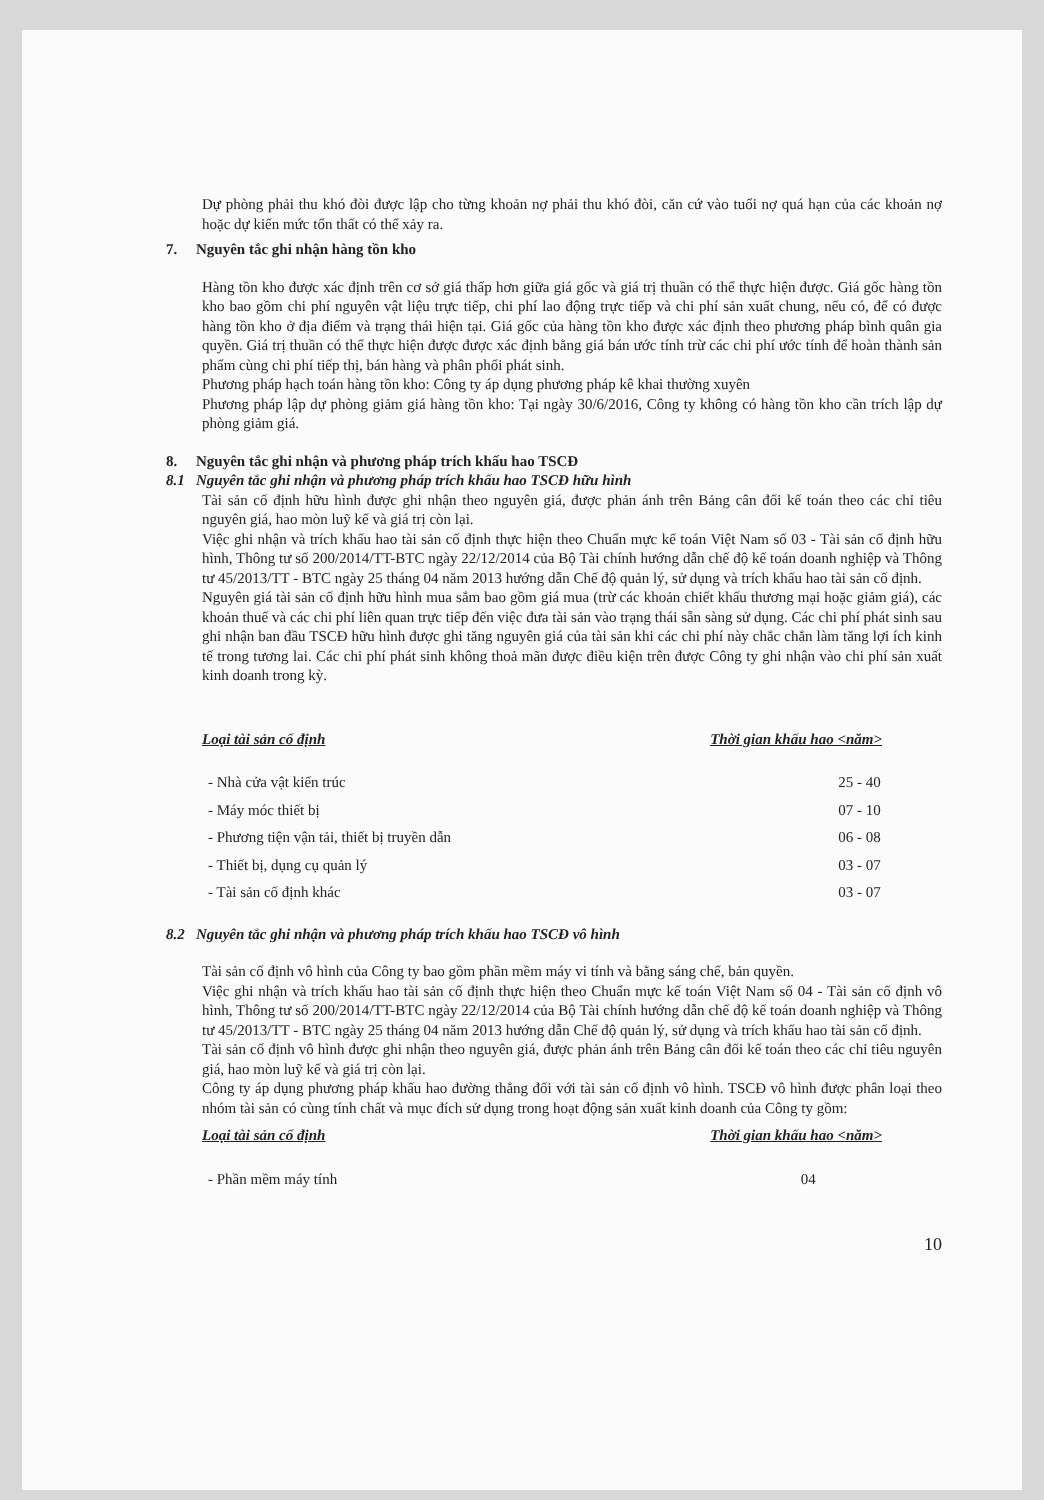Dự phòng phải thu khó đòi được lập cho từng khoản nợ phải thu khó đòi, căn cứ vào tuổi nợ quá hạn của các khoản nợ hoặc dự kiến mức tổn thất có thể xảy ra.
7. Nguyên tắc ghi nhận hàng tồn kho
Hàng tồn kho được xác định trên cơ sở giá thấp hơn giữa giá gốc và giá trị thuần có thể thực hiện được. Giá gốc hàng tồn kho bao gồm chi phí nguyên vật liệu trực tiếp, chi phí lao động trực tiếp và chi phí sản xuất chung, nếu có, để có được hàng tồn kho ở địa điểm và trạng thái hiện tại. Giá gốc của hàng tồn kho được xác định theo phương pháp bình quân gia quyền. Giá trị thuần có thể thực hiện được được xác định bằng giá bán ước tính trừ các chi phí ước tính để hoàn thành sản phẩm cùng chi phí tiếp thị, bán hàng và phân phối phát sinh.
Phương pháp hạch toán hàng tồn kho: Công ty áp dụng phương pháp kê khai thường xuyên
Phương pháp lập dự phòng giảm giá hàng tồn kho: Tại ngày 30/6/2016, Công ty không có hàng tồn kho cần trích lập dự phòng giảm giá.
8. Nguyên tắc ghi nhận và phương pháp trích khấu hao TSCĐ
8.1 Nguyên tắc ghi nhận và phương pháp trích khấu hao TSCĐ hữu hình
Tài sản cố định hữu hình được ghi nhận theo nguyên giá, được phản ánh trên Bảng cân đối kế toán theo các chỉ tiêu nguyên giá, hao mòn luỹ kế và giá trị còn lại.
Việc ghi nhận và trích khấu hao tài sản cố định thực hiện theo Chuẩn mực kế toán Việt Nam số 03 - Tài sản cố định hữu hình, Thông tư số 200/2014/TT-BTC ngày 22/12/2014 của Bộ Tài chính hướng dẫn chế độ kế toán doanh nghiệp và Thông tư 45/2013/TT - BTC ngày 25 tháng 04 năm 2013 hướng dẫn Chế độ quản lý, sử dụng và trích khấu hao tài sản cố định.
Nguyên giá tài sản cố định hữu hình mua sắm bao gồm giá mua (trừ các khoản chiết khấu thương mại hoặc giảm giá), các khoản thuế và các chi phí liên quan trực tiếp đến việc đưa tài sản vào trạng thái sẵn sàng sử dụng. Các chi phí phát sinh sau ghi nhận ban đầu TSCĐ hữu hình được ghi tăng nguyên giá của tài sản khi các chi phí này chắc chắn làm tăng lợi ích kinh tế trong tương lai. Các chi phí phát sinh không thoả mãn được điều kiện trên được Công ty ghi nhận vào chi phí sản xuất kinh doanh trong kỳ.
| Loại tài sản cố định | Thời gian khấu hao <năm> |
| --- | --- |
| - Nhà cửa vật kiến trúc | 25 - 40 |
| - Máy móc thiết bị | 07 - 10 |
| - Phương tiện vận tải, thiết bị truyền dẫn | 06 - 08 |
| - Thiết bị, dụng cụ quản lý | 03 - 07 |
| - Tài sản cố định khác | 03 - 07 |
8.2 Nguyên tắc ghi nhận và phương pháp trích khấu hao TSCĐ vô hình
Tài sản cố định vô hình của Công ty bao gồm phần mềm máy vi tính và bằng sáng chế, bản quyền.
Việc ghi nhận và trích khấu hao tài sản cố định thực hiện theo Chuẩn mực kế toán Việt Nam số 04 - Tài sản cố định vô hình, Thông tư số 200/2014/TT-BTC ngày 22/12/2014 của Bộ Tài chính hướng dẫn chế độ kế toán doanh nghiệp và Thông tư 45/2013/TT - BTC ngày 25 tháng 04 năm 2013 hướng dẫn Chế độ quản lý, sử dụng và trích khấu hao tài sản cố định.
Tài sản cố định vô hình được ghi nhận theo nguyên giá, được phản ánh trên Bảng cân đối kế toán theo các chỉ tiêu nguyên giá, hao mòn luỹ kế và giá trị còn lại.
Công ty áp dụng phương pháp khấu hao đường thẳng đối với tài sản cố định vô hình. TSCĐ vô hình được phân loại theo nhóm tài sản có cùng tính chất và mục đích sử dụng trong hoạt động sản xuất kinh doanh của Công ty gồm:
| Loại tài sản cố định | Thời gian khấu hao <năm> |
| --- | --- |
| - Phần mềm máy tính | 04 |
10